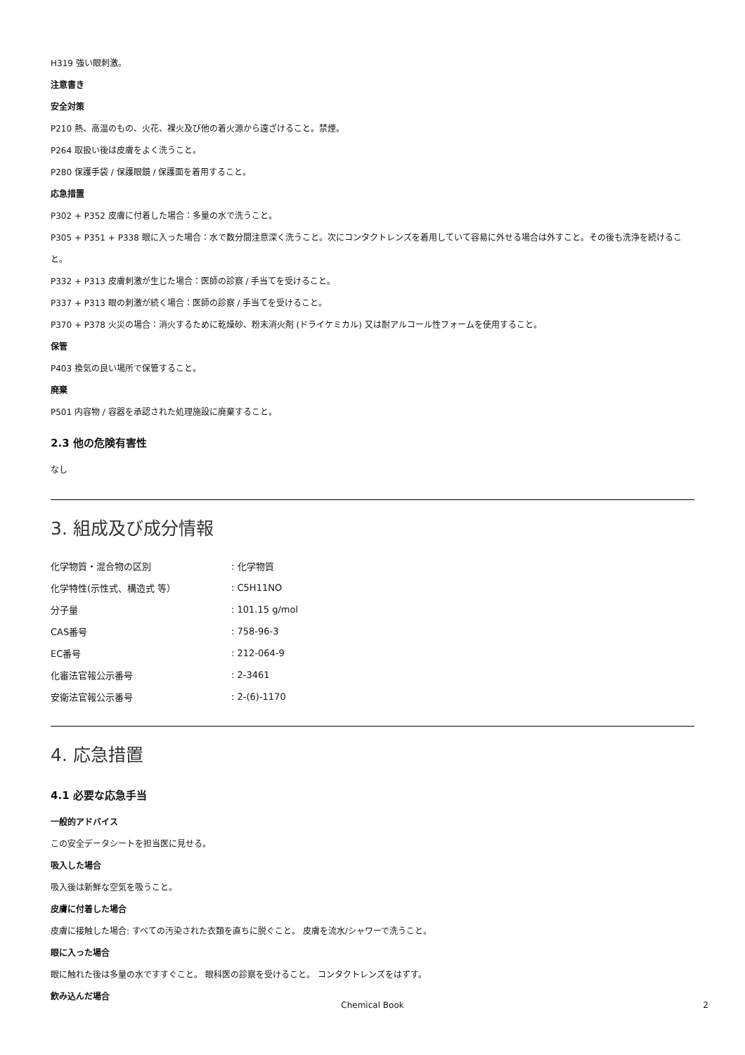H319 強い眼刺激。
注意書き
安全対策
P210 熱、高温のもの、火花、裸火及び他の着火源から遠ざけること。禁煙。
P264 取扱い後は皮膚をよく洗うこと。
P280 保護手袋 / 保護眼鏡 / 保護面を着用すること。
応急措置
P302 + P352 皮膚に付着した場合：多量の水で洗うこと。
P305 + P351 + P338 眼に入った場合：水で数分間注意深く洗うこと。次にコンタクトレンズを着用していて容易に外せる場合は外すこと。その後も洗浄を続けること。
P332 + P313 皮膚刺激が生じた場合：医師の診察 / 手当てを受けること。
P337 + P313 眼の刺激が続く場合：医師の診察 / 手当てを受けること。
P370 + P378 火災の場合：消火するために乾燥砂、粉末消火剤 (ドライケミカル) 又は耐アルコール性フォームを使用すること。
保管
P403 換気の良い場所で保管すること。
廃棄
P501 内容物 / 容器を承認された処理施設に廃棄すること。
2.3 他の危険有害性
なし
3. 組成及び成分情報
| 化学物質・混合物の区別 | : 化学物質 |
| 化学特性(示性式、構造式 等） | : C5H11NO |
| 分子量 | : 101.15 g/mol |
| CAS番号 | : 758-96-3 |
| EC番号 | : 212-064-9 |
| 化審法官報公示番号 | : 2-3461 |
| 安衛法官報公示番号 | : 2-(6)-1170 |
4. 応急措置
4.1 必要な応急手当
一般的アドバイス
この安全データシートを担当医に見せる。
吸入した場合
吸入後は新鮮な空気を吸うこと。
皮膚に付着した場合
皮膚に接触した場合: すべての汚染された衣類を直ちに脱ぐこと。 皮膚を流水/シャワーで洗うこと。
眼に入った場合
眼に触れた後は多量の水ですすぐこと。 眼科医の診察を受けること。 コンタクトレンズをはずす。
飲み込んだ場合
Chemical Book 2